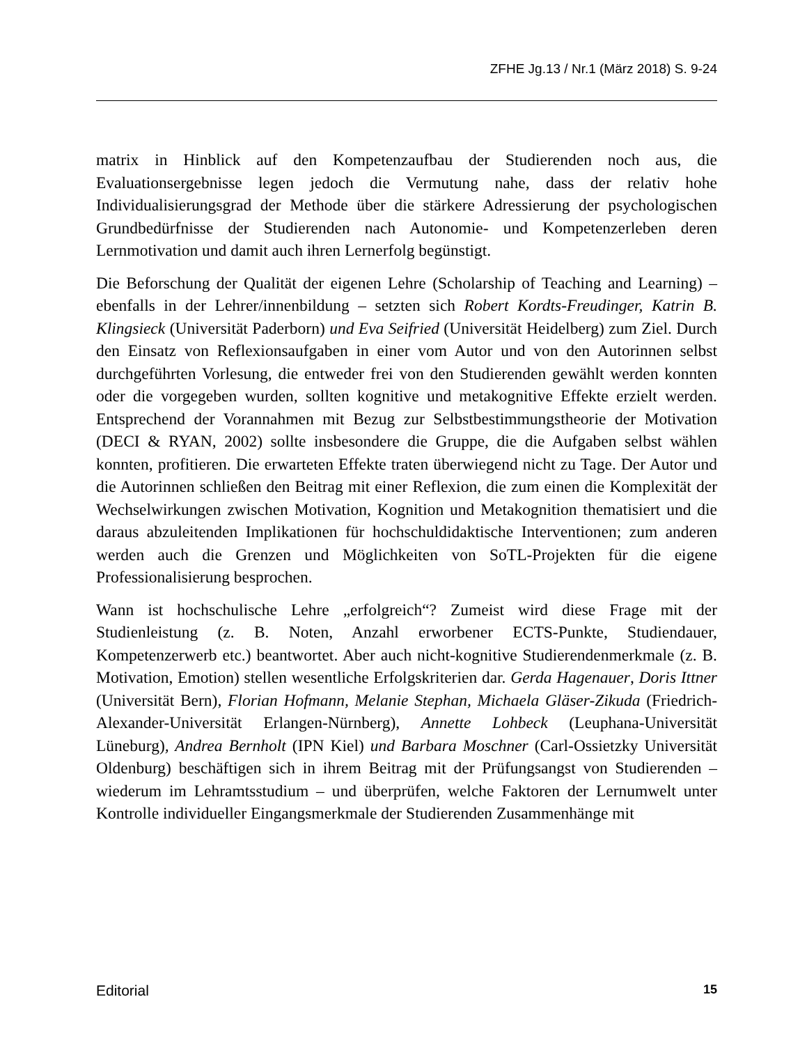ZFHE Jg.13 / Nr.1 (März 2018) S. 9-24
matrix in Hinblick auf den Kompetenzaufbau der Studierenden noch aus, die Evaluationsergebnisse legen jedoch die Vermutung nahe, dass der relativ hohe Individualisierungsgrad der Methode über die stärkere Adressierung der psychologischen Grundbedürfnisse der Studierenden nach Autonomie- und Kompetenzerleben deren Lernmotivation und damit auch ihren Lernerfolg begünstigt.
Die Beforschung der Qualität der eigenen Lehre (Scholarship of Teaching and Learning) – ebenfalls in der Lehrer/innenbildung – setzten sich Robert Kordts-Freudinger, Katrin B. Klingsieck (Universität Paderborn) und Eva Seifried (Universität Heidelberg) zum Ziel. Durch den Einsatz von Reflexionsaufgaben in einer vom Autor und von den Autorinnen selbst durchgeführten Vorlesung, die entweder frei von den Studierenden gewählt werden konnten oder die vorgegeben wurden, sollten kognitive und metakognitive Effekte erzielt werden. Entsprechend der Vorannahmen mit Bezug zur Selbstbestimmungstheorie der Motivation (DECI & RYAN, 2002) sollte insbesondere die Gruppe, die die Aufgaben selbst wählen konnten, profitieren. Die erwarteten Effekte traten überwiegend nicht zu Tage. Der Autor und die Autorinnen schließen den Beitrag mit einer Reflexion, die zum einen die Komplexität der Wechselwirkungen zwischen Motivation, Kognition und Metakognition thematisiert und die daraus abzuleitenden Implikationen für hochschuldidaktische Interventionen; zum anderen werden auch die Grenzen und Möglichkeiten von SoTL-Projekten für die eigene Professionalisierung besprochen.
Wann ist hochschulische Lehre „erfolgreich“? Zumeist wird diese Frage mit der Studienleistung (z. B. Noten, Anzahl erworbener ECTS-Punkte, Studiendauer, Kompetenzerwerb etc.) beantwortet. Aber auch nicht-kognitive Studierendenmerkmale (z. B. Motivation, Emotion) stellen wesentliche Erfolgskriterien dar. Gerda Hagenauer, Doris Ittner (Universität Bern), Florian Hofmann, Melanie Stephan, Michaela Gläser-Zikuda (Friedrich-Alexander-Universität Erlangen-Nürnberg), Annette Lohbeck (Leuphana-Universität Lüneburg), Andrea Bernholt (IPN Kiel) und Barbara Moschner (Carl-Ossietzky Universität Oldenburg) beschäftigen sich in ihrem Beitrag mit der Prüfungsangst von Studierenden – wiederum im Lehramtsstudium – und überprüfen, welche Faktoren der Lernumwelt unter Kontrolle individueller Eingangsmerkmale der Studierenden Zusammenhänge mit
Editorial 15